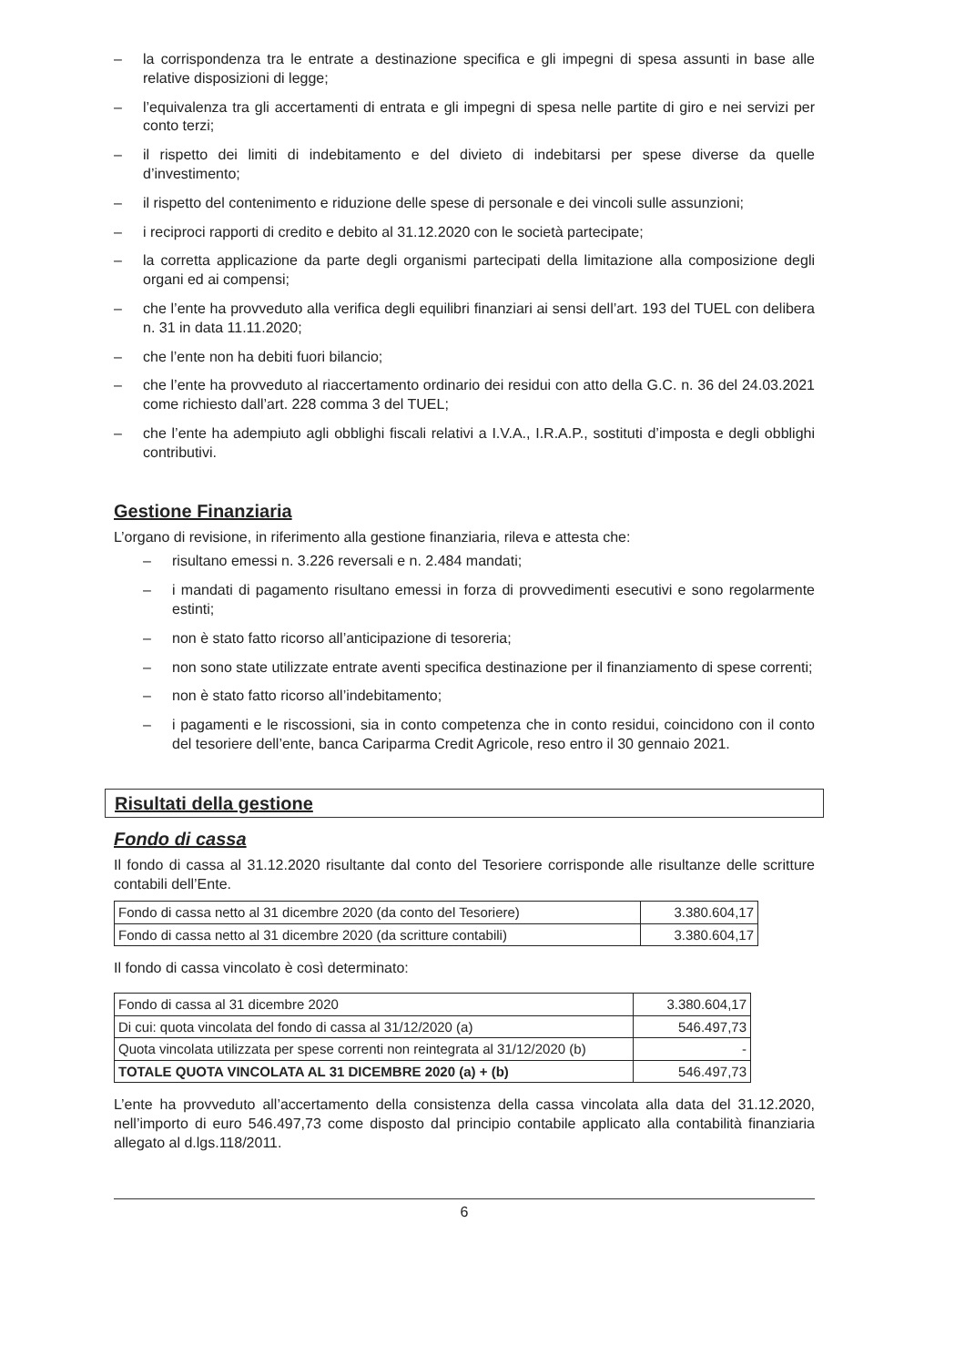– la corrispondenza tra le entrate a destinazione specifica e gli impegni di spesa assunti in base alle relative disposizioni di legge;
– l’equivalenza tra gli accertamenti di entrata e gli impegni di spesa nelle partite di giro e nei servizi per conto terzi;
– il rispetto dei limiti di indebitamento e del divieto di indebitarsi per spese diverse da quelle d’investimento;
– il rispetto del contenimento e riduzione delle spese di personale e dei vincoli sulle assunzioni;
– i reciproci rapporti di credito e debito al 31.12.2020 con le società partecipate;
– la corretta applicazione da parte degli organismi partecipati della limitazione alla composizione degli organi ed ai compensi;
– che l’ente ha provveduto alla verifica degli equilibri finanziari ai sensi dell’art. 193 del TUEL con delibera n. 31 in data 11.11.2020;
– che l’ente non ha debiti fuori bilancio;
– che l’ente ha provveduto al riaccertamento ordinario dei residui con atto della G.C. n. 36 del 24.03.2021 come richiesto dall’art. 228 comma 3 del TUEL;
– che l’ente ha adempiuto agli obblighi fiscali relativi a I.V.A., I.R.A.P., sostituti d’imposta e degli obblighi contributivi.
Gestione Finanziaria
L’organo di revisione, in riferimento alla gestione finanziaria, rileva e attesta che:
– risultano emessi n. 3.226 reversali e n. 2.484 mandati;
– i mandati di pagamento risultano emessi in forza di provvedimenti esecutivi e sono regolarmente estinti;
– non è stato fatto ricorso all’anticipazione di tesoreria;
– non sono state utilizzate entrate aventi specifica destinazione per il finanziamento di spese correnti;
– non è stato fatto ricorso all’indebitamento;
– i pagamenti e le riscossioni, sia in conto competenza che in conto residui, coincidono con il conto del tesoriere dell’ente, banca Cariparma Credit Agricole, reso entro il 30 gennaio 2021.
Risultati della gestione
Fondo di cassa
Il fondo di cassa al 31.12.2020 risultante dal conto del Tesoriere corrisponde alle risultanze delle scritture contabili dell’Ente.
| Fondo di cassa netto al 31 dicembre 2020 (da conto del Tesoriere) | 3.380.604,17 |
| Fondo di cassa netto al 31 dicembre 2020 (da scritture contabili) | 3.380.604,17 |
Il fondo di cassa vincolato è così determinato:
| Fondo di cassa al 31 dicembre 2020 | 3.380.604,17 |
| Di cui: quota vincolata del fondo di cassa al 31/12/2020 (a) | 546.497,73 |
| Quota vincolata utilizzata per spese correnti non reintegrata al 31/12/2020 (b) | - |
| TOTALE QUOTA VINCOLATA AL 31 DICEMBRE 2020 (a) + (b) | 546.497,73 |
L’ente ha provveduto all’accertamento della consistenza della cassa vincolata alla data del 31.12.2020, nell’importo di euro 546.497,73 come disposto dal principio contabile applicato alla contabilità finanziaria allegato al d.lgs.118/2011.
6